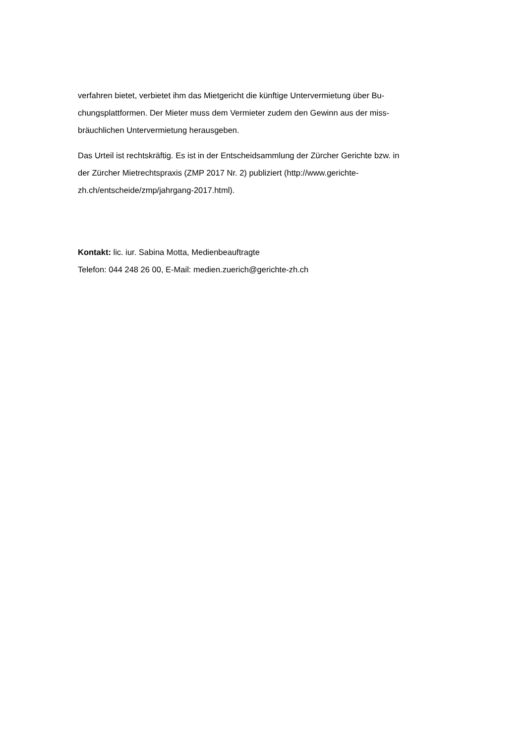verfahren bietet, verbietet ihm das Mietgericht die künftige Untervermietung über Bu-
chungsplattformen. Der Mieter muss dem Vermieter zudem den Gewinn aus der miss-
bräuchlichen Untervermietung herausgeben.
Das Urteil ist rechtskräftig. Es ist in der Entscheidsammlung der Zürcher Gerichte bzw. in
der Zürcher Mietrechtspraxis (ZMP 2017 Nr. 2) publiziert (http://www.gerichte-
zh.ch/entscheide/zmp/jahrgang-2017.html).
Kontakt: lic. iur. Sabina Motta, Medienbeauftragte
Telefon: 044 248 26 00, E-Mail: medien.zuerich@gerichte-zh.ch